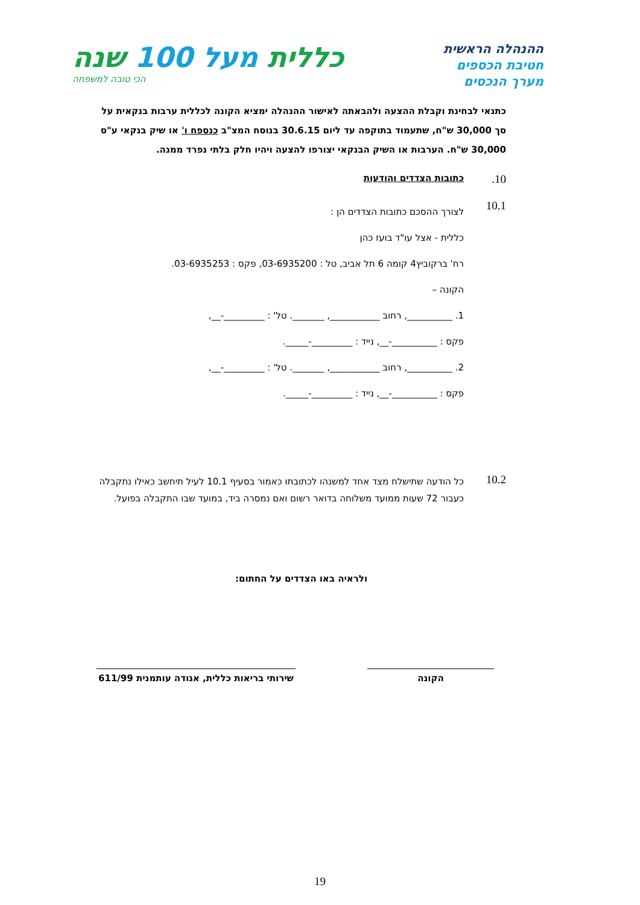ההנהלה הראשית
חטיבת הכספים
מערך הנכסים
כללית מעל 100 שנה
הכי טובה למשפחה
כתנאי לבחינת וקבלת ההצעה ולהבאתה לאישור ההנהלה ימציא הקונה לכללית ערבות בנקאית על סך 30,000 ש"ח, שתעמוד בתוקפה עד ליום 30.6.15 בנוסח המצ"ב כנספח ו' או שיק בנקאי ע"ס 30,000 ש"ח. הערבות או השיק הבנקאי יצורפו להצעה ויהיו חלק בלתי נפרד ממנה.
10. כתובות הצדדים והודעות
10.1
לצורך ההסכם כתובות הצדדים הן :
כללית - אצל עו"ד בועז כהן
רח' ברקוביץ4 קומה 6 תל אביב, טל : 03-6935200, פקס : 03-6935253.
הקונה –
1. __________, רחוב ___________, _______. טל' : _________-__,
פקס : __________-__, נייד : _________-_____.
2. __________, רחוב ___________, _______. טל' : _________-__,
פקס : __________-__, נייד : _________-_____.
10.2
כל הודעה שתישלח מצד אחד למשנהו לכתובתו כאמור בסעיף 10.1 לעיל תיחשב כאילו נתקבלה כעבור 72 שעות ממועד משלוחה בדואר רשום ואם נמסרה ביד, במועד שבו התקבלה בפועל.
ולראיה באו הצדדים על החתום:
הקונה שירותי בריאות כללית, אגודה עותמנית 611/99
19